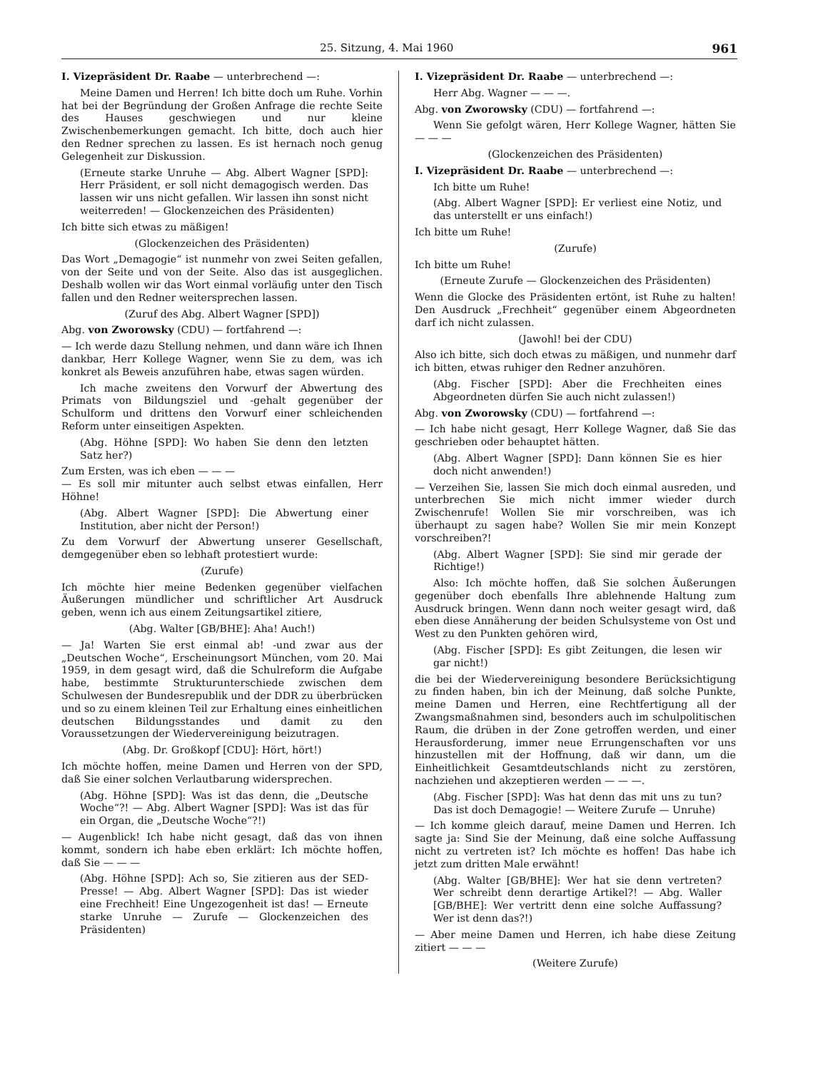25. Sitzung, 4. Mai 1960 961
I. Vizepräsident Dr. Raabe — unterbrechend —:
Meine Damen und Herren! Ich bitte doch um Ruhe. Vorhin hat bei der Begründung der Großen Anfrage die rechte Seite des Hauses geschwiegen und nur kleine Zwischenbemerkungen gemacht. Ich bitte, doch auch hier den Redner sprechen zu lassen. Es ist hernach noch genug Gelegenheit zur Diskussion.
(Erneute starke Unruhe — Abg. Albert Wagner [SPD]: Herr Präsident, er soll nicht demagogisch werden. Das lassen wir uns nicht gefallen. Wir lassen ihn sonst nicht weiterreden! — Glockenzeichen des Präsidenten)
Ich bitte sich etwas zu mäßigen!
(Glockenzeichen des Präsidenten)
Das Wort „Demagogie“ ist nunmehr von zwei Seiten gefallen, von der Seite und von der Seite. Also das ist ausgeglichen. Deshalb wollen wir das Wort einmal vorläufig unter den Tisch fallen und den Redner weitersprechen lassen.
(Zuruf des Abg. Albert Wagner [SPD])
Abg. von Zworowsky (CDU) — fortfahrend —:
— Ich werde dazu Stellung nehmen, und dann wäre ich Ihnen dankbar, Herr Kollege Wagner, wenn Sie zu dem, was ich konkret als Beweis anzuführen habe, etwas sagen würden.
Ich mache zweitens den Vorwurf der Abwertung des Primats von Bildungsziel und -gehalt gegenüber der Schulform und drittens den Vorwurf einer schleichenden Reform unter einseitigen Aspekten.
(Abg. Höhne [SPD]: Wo haben Sie denn den letzten Satz her?)
Zum Ersten, was ich eben — — —
— Es soll mir mitunter auch selbst etwas einfallen, Herr Höhne!
(Abg. Albert Wagner [SPD]: Die Abwertung einer Institution, aber nicht der Person!)
Zu dem Vorwurf der Abwertung unserer Gesellschaft, demgegenüber eben so lebhaft protestiert wurde:
(Zurufe)
Ich möchte hier meine Bedenken gegenüber vielfachen Äußerungen mündlicher und schriftlicher Art Ausdruck geben, wenn ich aus einem Zeitungsartikel zitiere,
(Abg. Walter [GB/BHE]: Aha! Auch!)
— Ja! Warten Sie erst einmal ab! -und zwar aus der „Deutschen Woche“, Erscheinungsort München, vom 20. Mai 1959, in dem gesagt wird, daß die Schulreform die Aufgabe habe, bestimmte Strukturunterschiede zwischen dem Schulwesen der Bundesrepublik und der DDR zu überbrücken und so zu einem kleinen Teil zur Erhaltung eines einheitlichen deutschen Bildungsstandes und damit zu den Voraussetzungen der Wiedervereinigung beizutragen.
(Abg. Dr. Großkopf [CDU]: Hört, hört!)
Ich möchte hoffen, meine Damen und Herren von der SPD, daß Sie einer solchen Verlautbarung widersprechen.
(Abg. Höhne [SPD]: Was ist das denn, die „Deutsche Woche“?! — Abg. Albert Wagner [SPD]: Was ist das für ein Organ, die „Deutsche Woche“?!)
— Augenblick! Ich habe nicht gesagt, daß das von ihnen kommt, sondern ich habe eben erklärt: Ich möchte hoffen, daß Sie — — —
(Abg. Höhne [SPD]: Ach so, Sie zitieren aus der SED-Presse! — Abg. Albert Wagner [SPD]: Das ist wieder eine Frechheit! Eine Ungezogenheit ist das! — Erneute starke Unruhe — Zurufe — Glockenzeichen des Präsidenten)
I. Vizepräsident Dr. Raabe — unterbrechend —:
Herr Abg. Wagner — — —.
Abg. von Zworowsky (CDU) — fortfahrend —:
Wenn Sie gefolgt wären, Herr Kollege Wagner, hätten Sie — — —
(Glockenzeichen des Präsidenten)
I. Vizepräsident Dr. Raabe — unterbrechend —:
Ich bitte um Ruhe!
(Abg. Albert Wagner [SPD]: Er verliest eine Notiz, und das unterstellt er uns einfach!)
Ich bitte um Ruhe!
(Zurufe)
Ich bitte um Ruhe!
(Erneute Zurufe — Glockenzeichen des Präsidenten)
Wenn die Glocke des Präsidenten ertönt, ist Ruhe zu halten! Den Ausdruck „Frechheit“ gegenüber einem Abgeordneten darf ich nicht zulassen.
(Jawohl! bei der CDU)
Also ich bitte, sich doch etwas zu mäßigen, und nunmehr darf ich bitten, etwas ruhiger den Redner anzuhören.
(Abg. Fischer [SPD]: Aber die Frechheiten eines Abgeordneten dürfen Sie auch nicht zulassen!)
Abg. von Zworowsky (CDU) — fortfahrend —:
— Ich habe nicht gesagt, Herr Kollege Wagner, daß Sie das geschrieben oder behauptet hätten.
(Abg. Albert Wagner [SPD]: Dann können Sie es hier doch nicht anwenden!)
— Verzeihen Sie, lassen Sie mich doch einmal ausreden, und unterbrechen Sie mich nicht immer wieder durch Zwischenrufe! Wollen Sie mir vorschreiben, was ich überhaupt zu sagen habe? Wollen Sie mir mein Konzept vorschreiben?!
(Abg. Albert Wagner [SPD]: Sie sind mir gerade der Richtige!)
Also: Ich möchte hoffen, daß Sie solchen Äußerungen gegenüber doch ebenfalls Ihre ablehnende Haltung zum Ausdruck bringen. Wenn dann noch weiter gesagt wird, daß eben diese Annäherung der beiden Schulsysteme von Ost und West zu den Punkten gehören wird,
(Abg. Fischer [SPD]: Es gibt Zeitungen, die lesen wir gar nicht!)
die bei der Wiedervereinigung besondere Berücksichtigung zu finden haben, bin ich der Meinung, daß solche Punkte, meine Damen und Herren, eine Rechtfertigung all der Zwangsmaßnahmen sind, besonders auch im schulpolitischen Raum, die drüben in der Zone getroffen werden, und einer Herausforderung, immer neue Errungenschaften vor uns hinzustellen mit der Hoffnung, daß wir dann, um die Einheitlichkeit Gesamtdeutschlands nicht zu zerstören, nachziehen und akzeptieren werden — — —.
(Abg. Fischer [SPD]: Was hat denn das mit uns zu tun? Das ist doch Demagogie! — Weitere Zurufe — Unruhe)
— Ich komme gleich darauf, meine Damen und Herren. Ich sagte ja: Sind Sie der Meinung, daß eine solche Auffassung nicht zu vertreten ist? Ich möchte es hoffen! Das habe ich jetzt zum dritten Male erwähnt!
(Abg. Walter [GB/BHE]: Wer hat sie denn vertreten? Wer schreibt denn derartige Artikel?! — Abg. Waller [GB/BHE]: Wer vertritt denn eine solche Auffassung? Wer ist denn das?!)
— Aber meine Damen und Herren, ich habe diese Zeitung zitiert — — —
(Weitere Zurufe)